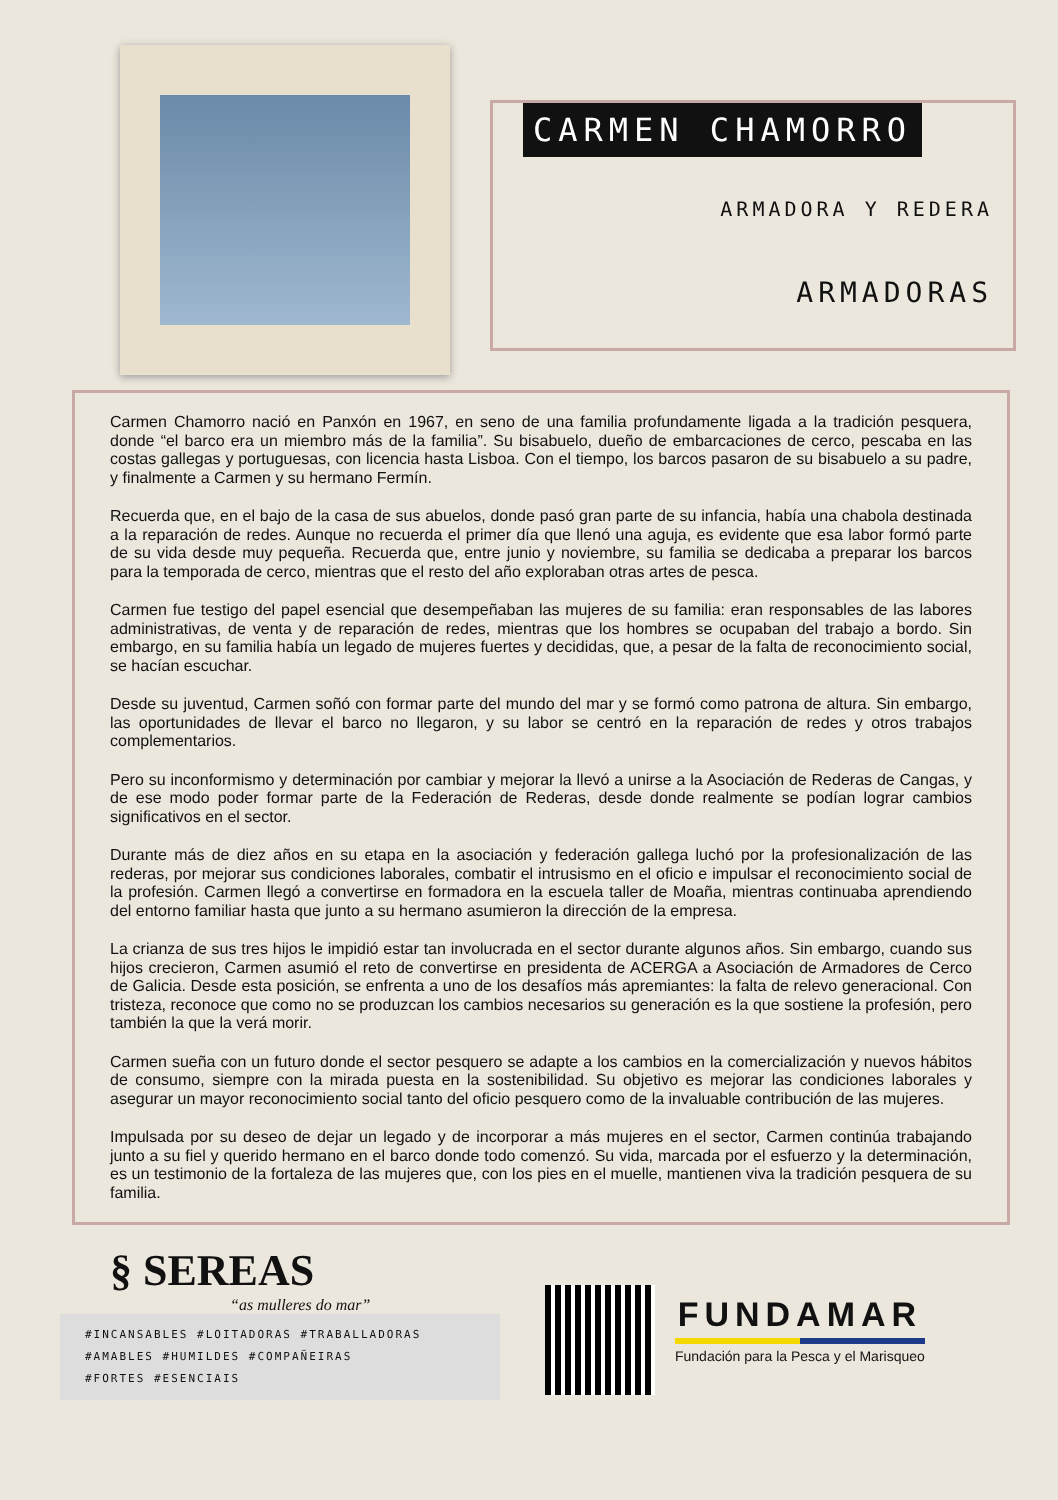CARMEN CHAMORRO
ARMADORA Y REDERA
ARMADORAS
Carmen Chamorro nació en Panxón en 1967, en seno de una familia profundamente ligada a la tradición pesquera, donde “el barco era un miembro más de la familia”. Su bisabuelo, dueño de embarcaciones de cerco, pescaba en las costas gallegas y portuguesas, con licencia hasta Lisboa. Con el tiempo, los barcos pasaron de su bisabuelo a su padre, y finalmente a Carmen y su hermano Fermín.
Recuerda que, en el bajo de la casa de sus abuelos, donde pasó gran parte de su infancia, había una chabola destinada a la reparación de redes. Aunque no recuerda el primer día que llenó una aguja, es evidente que esa labor formó parte de su vida desde muy pequeña. Recuerda que, entre junio y noviembre, su familia se dedicaba a preparar los barcos para la temporada de cerco, mientras que el resto del año exploraban otras artes de pesca.
Carmen fue testigo del papel esencial que desempeñaban las mujeres de su familia: eran responsables de las labores administrativas, de venta y de reparación de redes, mientras que los hombres se ocupaban del trabajo a bordo. Sin embargo, en su familia había un legado de mujeres fuertes y decididas, que, a pesar de la falta de reconocimiento social, se hacían escuchar.
Desde su juventud, Carmen soñó con formar parte del mundo del mar y se formó como patrona de altura. Sin embargo, las oportunidades de llevar el barco no llegaron, y su labor se centró en la reparación de redes y otros trabajos complementarios.
Pero su inconformismo y determinación por cambiar y mejorar la llevó a unirse a la Asociación de Rederas de Cangas, y de ese modo poder formar parte de la Federación de Rederas, desde donde realmente se podían lograr cambios significativos en el sector.
Durante más de diez años en su etapa en la asociación y federación gallega luchó por la profesionalización de las rederas, por mejorar sus condiciones laborales, combatir el intrusismo en el oficio e impulsar el reconocimiento social de la profesión. Carmen llegó a convertirse en formadora en la escuela taller de Moaña, mientras continuaba aprendiendo del entorno familiar hasta que junto a su hermano asumieron la dirección de la empresa.
La crianza de sus tres hijos le impidió estar tan involucrada en el sector durante algunos años. Sin embargo, cuando sus hijos crecieron, Carmen asumió el reto de convertirse en presidenta de ACERGA a Asociación de Armadores de Cerco de Galicia. Desde esta posición, se enfrenta a uno de los desafíos más apremiantes: la falta de relevo generacional. Con tristeza, reconoce que como no se produzcan los cambios necesarios su generación es la que sostiene la profesión, pero también la que la verá morir.
Carmen sueña con un futuro donde el sector pesquero se adapte a los cambios en la comercialización y nuevos hábitos de consumo, siempre con la mirada puesta en la sostenibilidad. Su objetivo es mejorar las condiciones laborales y asegurar un mayor reconocimiento social tanto del oficio pesquero como de la invaluable contribución de las mujeres.
Impulsada por su deseo de dejar un legado y de incorporar a más mujeres en el sector, Carmen continúa trabajando junto a su fiel y querido hermano en el barco donde todo comenzó. Su vida, marcada por el esfuerzo y la determinación, es un testimonio de la fortaleza de las mujeres que, con los pies en el muelle, mantienen viva la tradición pesquera de su familia.
§ SEREAS
“as mulleres do mar”
#INCANSABLES #LOITADORAS #TRABALLADORAS
#AMABLES #HUMILDES #COMPAÑEIRAS
#FORTES #ESENCIAIS
FUNDAMAR
Fundación para la Pesca y el Marisqueo